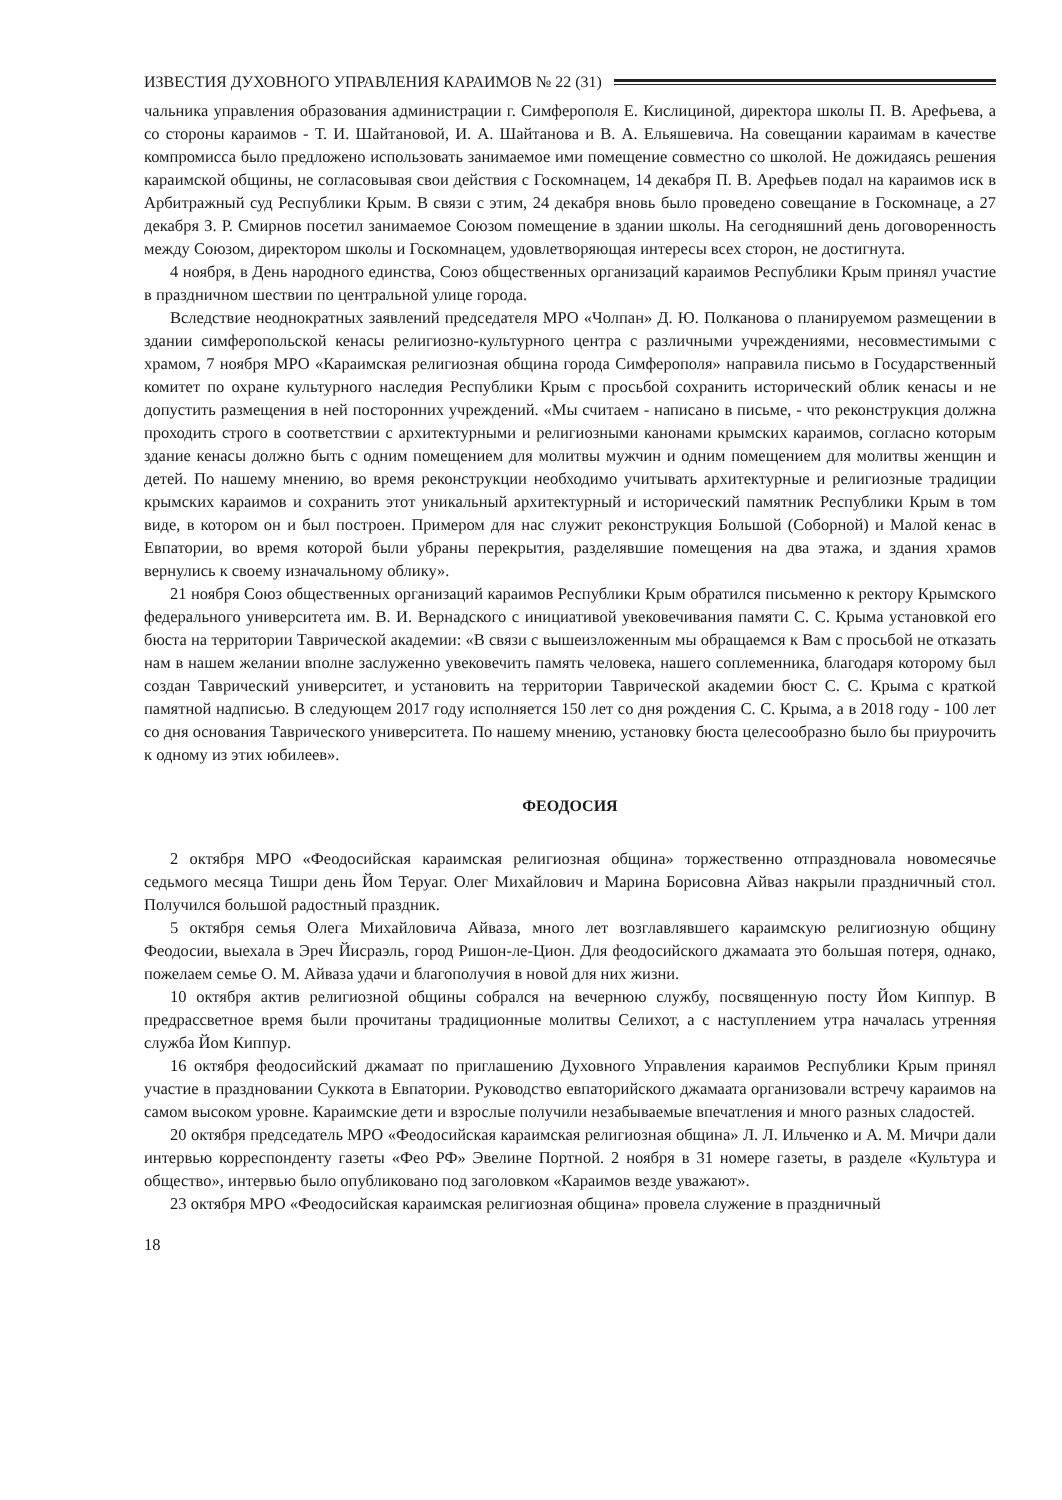ИЗВЕСТИЯ ДУХОВНОГО УПРАВЛЕНИЯ КАРАИМОВ № 22 (31)
чальника управления образования администрации г. Симферополя Е. Кислициной, директора школы П. В. Арефьева, а со стороны караимов - Т. И. Шайтановой, И. А. Шайтанова и В. А. Ельяшевича. На совещании караимам в качестве компромисса было предложено использовать занимаемое ими помещение совместно со школой. Не дожидаясь решения караимской общины, не согласовывая свои действия с Госкомнацем, 14 декабря П. В. Арефьев подал на караимов иск в Арбитражный суд Республики Крым. В связи с этим, 24 декабря вновь было проведено совещание в Госкомнаце, а 27 декабря З. Р. Смирнов посетил занимаемое Союзом помещение в здании школы. На сегодняшний день договоренность между Союзом, директором школы и Госкомнацем, удовлетворяющая интересы всех сторон, не достигнута.
4 ноября, в День народного единства, Союз общественных организаций караимов Республики Крым принял участие в праздничном шествии по центральной улице города.
Вследствие неоднократных заявлений председателя МРО «Чолпан» Д. Ю. Полканова о планируемом размещении в здании симферопольской кенасы религиозно-культурного центра с различными учреждениями, несовместимыми с храмом, 7 ноября МРО «Караимская религиозная община города Симферополя» направила письмо в Государственный комитет по охране культурного наследия Республики Крым с просьбой сохранить исторический облик кенасы и не допустить размещения в ней посторонних учреждений. «Мы считаем - написано в письме, - что реконструкция должна проходить строго в соответствии с архитектурными и религиозными канонами крымских караимов, согласно которым здание кенасы должно быть с одним помещением для молитвы мужчин и одним помещением для молитвы женщин и детей. По нашему мнению, во время реконструкции необходимо учитывать архитектурные и религиозные традиции крымских караимов и сохранить этот уникальный архитектурный и исторический памятник Республики Крым в том виде, в котором он и был построен. Примером для нас служит реконструкция Большой (Соборной) и Малой кенас в Евпатории, во время которой были убраны перекрытия, разделявшие помещения на два этажа, и здания храмов вернулись к своему изначальному облику».
21 ноября Союз общественных организаций караимов Республики Крым обратился письменно к ректору Крымского федерального университета им. В. И. Вернадского с инициативой увековечивания памяти С. С. Крыма установкой его бюста на территории Таврической академии: «В связи с вышеизложенным мы обращаемся к Вам с просьбой не отказать нам в нашем желании вполне заслуженно увековечить память человека, нашего соплеменника, благодаря которому был создан Таврический университет, и установить на территории Таврической академии бюст С. С. Крыма с краткой памятной надписью. В следующем 2017 году исполняется 150 лет со дня рождения С. С. Крыма, а в 2018 году - 100 лет со дня основания Таврического университета. По нашему мнению, установку бюста целесообразно было бы приурочить к одному из этих юбилеев».
ФЕОДОСИЯ
2 октября МРО «Феодосийская караимская религиозная община» торжественно отпраздновала новомесячье седьмого месяца Тишри день Йом Теруаг. Олег Михайлович и Марина Борисовна Айваз накрыли праздничный стол. Получился большой радостный праздник.
5 октября семья Олега Михайловича Айваза, много лет возглавлявшего караимскую религиозную общину Феодосии, выехала в Эреч Йисраэль, город Ришон-ле-Цион. Для феодосийского джамаата это большая потеря, однако, пожелаем семье О. М. Айваза удачи и благополучия в новой для них жизни.
10 октября актив религиозной общины собрался на вечернюю службу, посвященную посту Йом Киппур. В предрассветное время были прочитаны традиционные молитвы Селихот, а с наступлением утра началась утренняя служба Йом Киппур.
16 октября феодосийский джамаат по приглашению Духовного Управления караимов Республики Крым принял участие в праздновании Суккота в Евпатории. Руководство евпаторийского джамаата организовали встречу караимов на самом высоком уровне. Караимские дети и взрослые получили незабываемые впечатления и много разных сладостей.
20 октября председатель МРО «Феодосийская караимская религиозная община» Л. Л. Ильченко и А. М. Мичри дали интервью корреспонденту газеты «Фео РФ» Эвелине Портной. 2 ноября в 31 номере газеты, в разделе «Культура и общество», интервью было опубликовано под заголовком «Караимов везде уважают».
23 октября МРО «Феодосийская караимская религиозная община» провела служение в праздничный
18